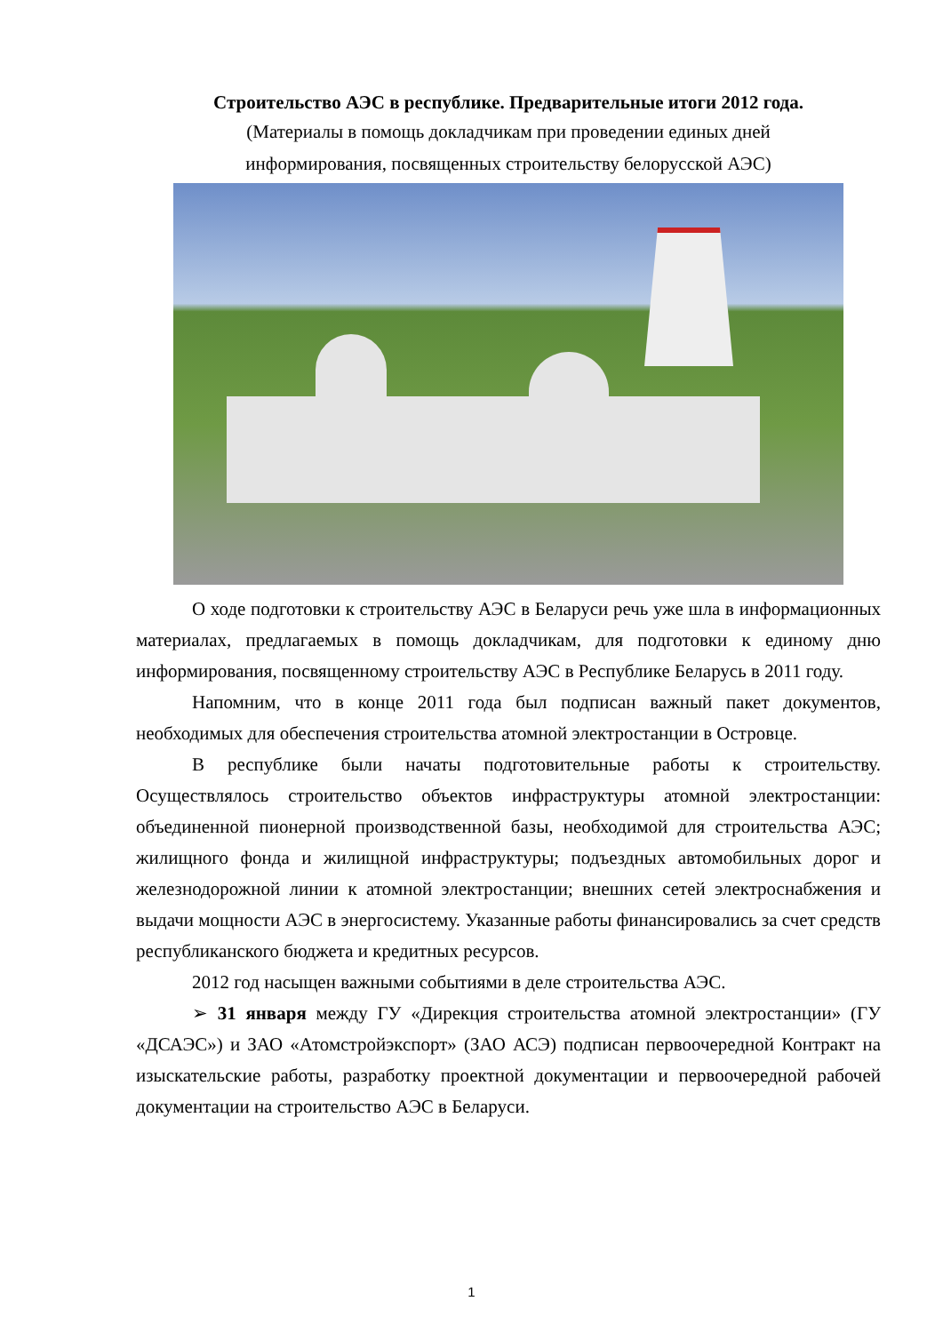Строительство АЭС в республике. Предварительные итоги 2012 года.
(Материалы в помощь докладчикам при проведении единых дней
информирования, посвященных строительству белорусской АЭС)
О ходе подготовки к строительству АЭС в Беларуси речь уже шла в информационных материалах, предлагаемых в помощь докладчикам, для подготовки к единому дню информирования, посвященному строительству АЭС в Республике Беларусь в 2011 году.
Напомним, что в конце 2011 года был подписан важный пакет документов, необходимых для обеспечения строительства атомной электростанции в Островце.
В республике были начаты подготовительные работы к строительству. Осуществлялось строительство объектов инфраструктуры атомной электростанции: объединенной пионерной производственной базы, необходимой для строительства АЭС; жилищного фонда и жилищной инфраструктуры; подъездных автомобильных дорог и железнодорожной линии к атомной электростанции; внешних сетей электроснабжения и выдачи мощности АЭС в энергосистему. Указанные работы финансировались за счет средств республиканского бюджета и кредитных ресурсов.
2012 год насыщен важными событиями в деле строительства АЭС.
➢ 31 января между ГУ «Дирекция строительства атомной электростанции» (ГУ «ДСАЭС») и ЗАО «Атомстройэкспорт» (ЗАО АСЭ) подписан первоочередной Контракт на изыскательские работы, разработку проектной документации и первоочередной рабочей документации на строительство АЭС в Беларуси.
1